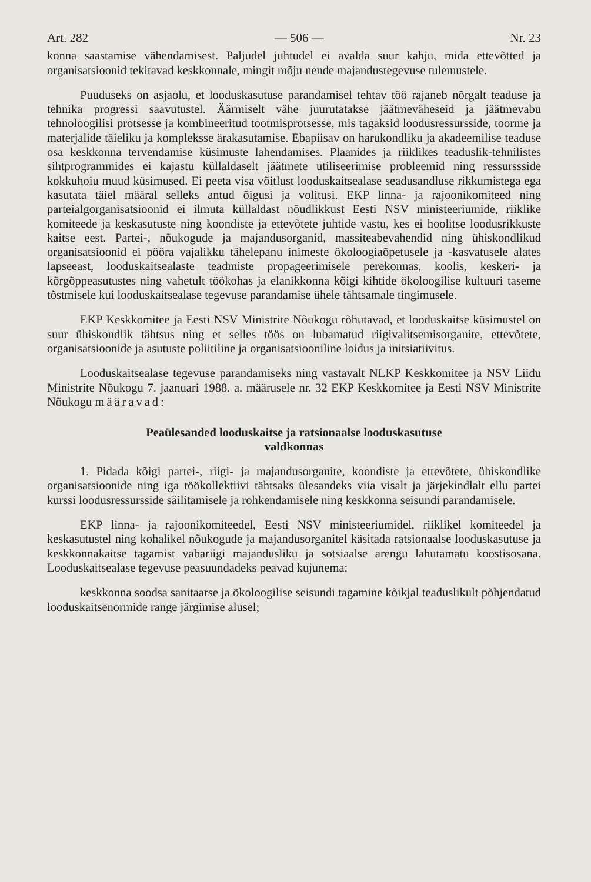Art. 282 — 506 — Nr. 23
konna saastamise vähendamisest. Paljudel juhtudel ei avalda suur kahju, mida ettevõtted ja organisatsioonid tekitavad keskkonnale, mingit mõju nende majandustegevuse tulemustele.
Puuduseks on asjaolu, et looduskasutuse parandamisel tehtav töö rajaneb nõrgalt teaduse ja tehnika progressi saavutustel. Äärmiselt vähe juurutatakse jäätmeväheseid ja jäätmevabu tehnoloogilisi protsesse ja kombineeritud tootmisprotsesse, mis tagaksid loodusressursside, toorme ja materjalide täieliku ja kompleksse ärakasutamise. Ebapiisav on harukondliku ja akadeemilise teaduse osa keskkonna tervendamise küsimuste lahendamises. Plaanides ja riiklikes teaduslik-tehnilistes sihtprogrammides ei kajastu küllaldaselt jäätmete utiliseerimise probleemid ning ressurssside kokkuhoiu muud küsimused. Ei peeta visa võitlust looduskaitsealase seadusandluse rikkumistega ega kasutata täiel määral selleks antud õigusi ja volitusi. EKP linna- ja rajoonikomiteed ning parteialgorganisatsioonid ei ilmuta küllaldast nõudlikkust Eesti NSV ministeeriumide, riiklike komiteede ja keskasutuste ning koondiste ja ettevõtete juhtide vastu, kes ei hoolitse loodusrikkuste kaitse eest. Partei-, nõukogude ja majandusorganid, massiteabevahendid ning ühiskondlikud organisatsioonid ei pööra vajalikku tähelepanu inimeste ökoloogiaõpetusele ja -kasvatusele alates lapseeast, looduskaitsealaste teadmiste propageerimisele perekonnas, koolis, keskeri- ja kõrgõppeasutustes ning vahetult töökohas ja elanikkonna kõigi kihtide ökoloogilise kultuuri taseme tõstmisele kui looduskaitsealase tegevuse parandamise ühele tähtsamale tingimusele.
EKP Keskkomitee ja Eesti NSV Ministrite Nõukogu rõhutavad, et looduskaitse küsimustel on suur ühiskondlik tähtsus ning et selles töös on lubamatud riigivalitsemisorganite, ettevõtete, organisatsioonide ja asutuste poliitiline ja organisatsiooniline loidus ja initsiatiivitus.
Looduskaitsealase tegevuse parandamiseks ning vastavalt NLKP Keskkomitee ja NSV Liidu Ministrite Nõukogu 7. jaanuari 1988. a. määrusele nr. 32 EKP Keskkomitee ja Eesti NSV Ministrite Nõukogu määravad:
Peaülesanded looduskaitse ja ratsionaalse looduskasutuse
valdkonnas
1. Pidada kõigi partei-, riigi- ja majandusorganite, koondiste ja ettevõtete, ühiskondlike organisatsioonide ning iga töökollektiivi tähtsaks ülesandeks viia visalt ja järjekindlalt ellu partei kurssi loodusressursside säilitamisele ja rohkendamisele ning keskkonna seisundi parandamisele.
EKP linna- ja rajoonikomiteedel, Eesti NSV ministeeriumidel, riiklikel komiteedel ja keskasutustel ning kohalikel nõukogude ja majandusorganitel käsitada ratsionaalse looduskasutuse ja keskkonnakaitse tagamist vabariigi majandusliku ja sotsiaalse arengu lahutamatu koostisosana. Looduskaitsealase tegevuse peasuundadeks peavad kujunema:
keskkonna soodsa sanitaarse ja ökoloogilise seisundi tagamine kõikjal teaduslikult põhjendatud looduskaitsenormide range järgimise alusel;